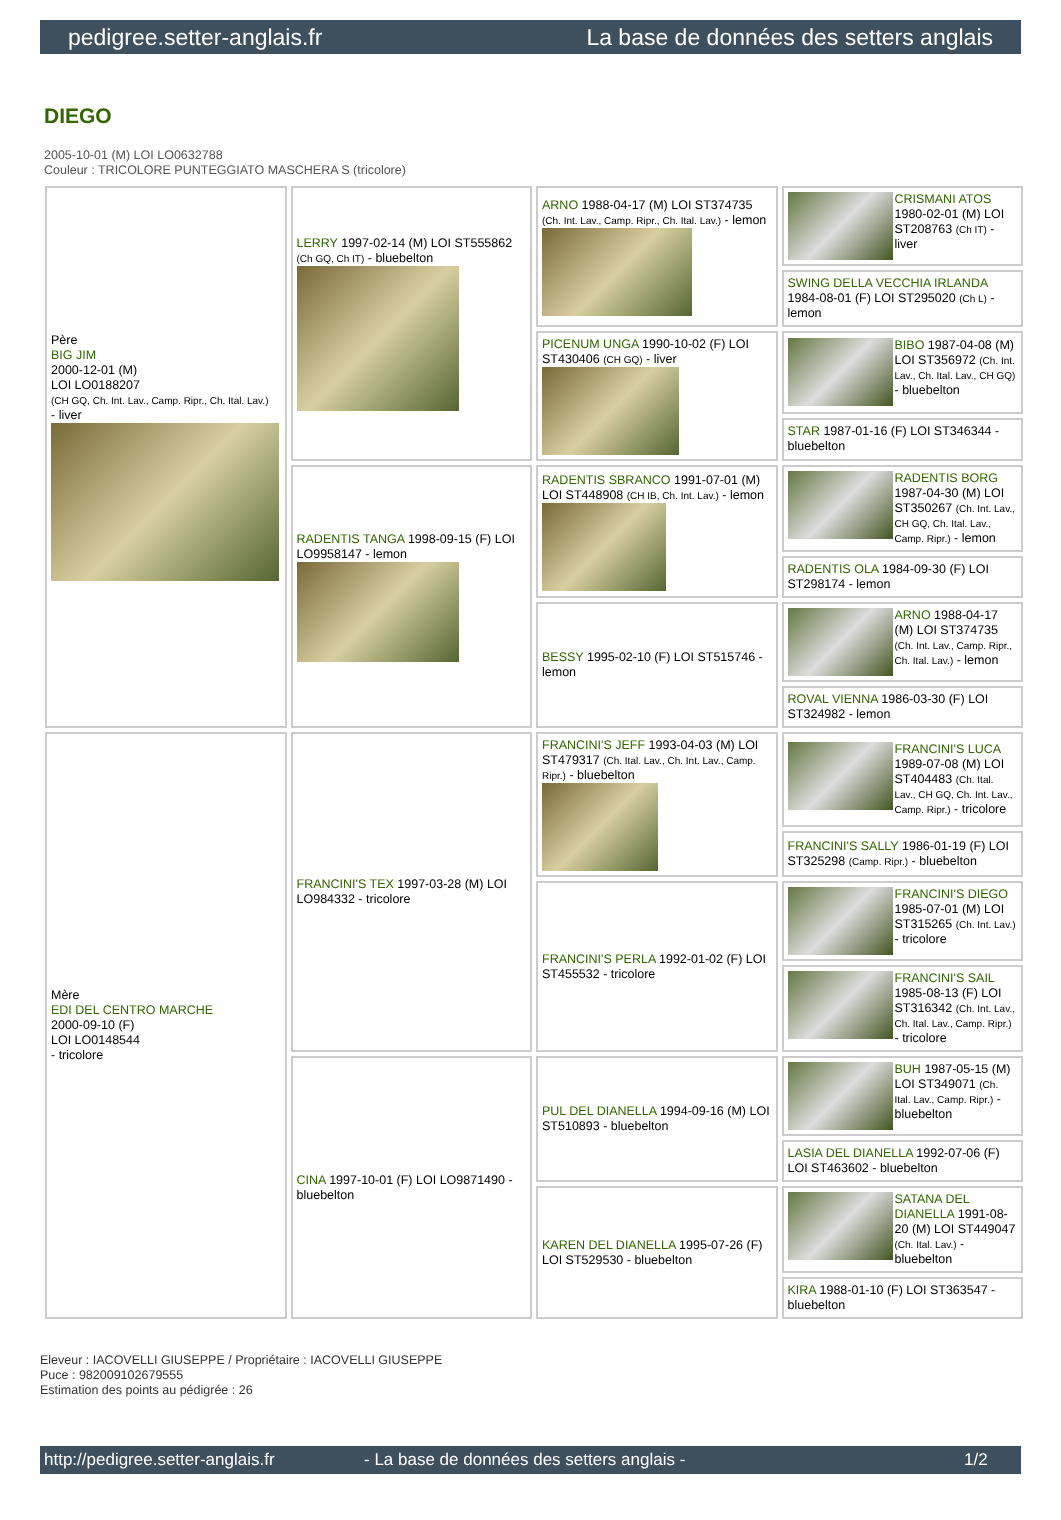pedigree.setter-anglais.fr La base de données des setters anglais
DIEGO
2005-10-01 (M) LOI LO0632788
Couleur : TRICOLORE PUNTEGGIATO MASCHERA S (tricolore)
| Père BIG JIM 2000-12-01 (M) LOI LO0188207 (CH GQ, Ch. Int. Lav., Camp. Ripr., Ch. Ital. Lav.) - liver | LERRY 1997-02-14 (M) LOI ST555862 (Ch GQ, Ch IT) - bluebelton | ARNO 1988-04-17 (M) LOI ST374735 (Ch. Int. Lav., Camp. Ripr., Ch. Ital. Lav.) - lemon | CRISMANI ATOS 1980-02-01 (M) LOI ST208763 (Ch IT) - liver |
| | | | SWING DELLA VECCHIA IRLANDA 1984-08-01 (F) LOI ST295020 (Ch L) - lemon |
| | | PICENUM UNGA 1990-10-02 (F) LOI ST430406 (CH GQ) - liver | BIBO 1987-04-08 (M) LOI ST356972 (Ch. Int. Lav., Ch. Ital. Lav., CH GQ) - bluebelton |
| | | | STAR 1987-01-16 (F) LOI ST346344 - bluebelton |
| | RADENTIS TANGA 1998-09-15 (F) LOI LO9958147 - lemon | RADENTIS SBRANCO 1991-07-01 (M) LOI ST448908 (CH IB, Ch. Int. Lav.) - lemon | RADENTIS BORG 1987-04-30 (M) LOI ST350267 (Ch. Int. Lav., CH GQ, Ch. Ital. Lav., Camp. Ripr.) - lemon |
| | | | RADENTIS OLA 1984-09-30 (F) LOI ST298174 - lemon |
| | | BESSY 1995-02-10 (F) LOI ST515746 - lemon | ARNO 1988-04-17 (M) LOI ST374735 (Ch. Int. Lav., Camp. Ripr., Ch. Ital. Lav.) - lemon |
| | | | ROVAL VIENNA 1986-03-30 (F) LOI ST324982 - lemon |
| Mère EDI DEL CENTRO MARCHE 2000-09-10 (F) LOI LO0148544 - tricolore | FRANCINI'S TEX 1997-03-28 (M) LOI LO984332 - tricolore | FRANCINI'S JEFF 1993-04-03 (M) LOI ST479317 (Ch. Ital. Lav., Ch. Int. Lav., Camp. Ripr.) - bluebelton | FRANCINI'S LUCA 1989-07-08 (M) LOI ST404483 (Ch. Ital. Lav., CH GQ, Ch. Int. Lav., Camp. Ripr.) - tricolore |
| | | | FRANCINI'S SALLY 1986-01-19 (F) LOI ST325298 (Camp. Ripr.) - bluebelton |
| | | FRANCINI'S PERLA 1992-01-02 (F) LOI ST455532 - tricolore | FRANCINI'S DIEGO 1985-07-01 (M) LOI ST315265 (Ch. Int. Lav.) - tricolore |
| | | | FRANCINI'S SAIL 1985-08-13 (F) LOI ST316342 (Ch. Int. Lav., Ch. Ital. Lav., Camp. Ripr.) - tricolore |
| | CINA 1997-10-01 (F) LOI LO9871490 - bluebelton | PUL DEL DIANELLA 1994-09-16 (M) LOI ST510893 - bluebelton | BUH 1987-05-15 (M) LOI ST349071 (Ch. Ital. Lav., Camp. Ripr.) - bluebelton |
| | | | LASIA DEL DIANELLA 1992-07-06 (F) LOI ST463602 - bluebelton |
| | | KAREN DEL DIANELLA 1995-07-26 (F) LOI ST529530 - bluebelton | SATANA DEL DIANELLA 1991-08-20 (M) LOI ST449047 (Ch. Ital. Lav.) - bluebelton |
| | | | KIRA 1988-01-10 (F) LOI ST363547 - bluebelton |
Eleveur : IACOVELLI GIUSEPPE / Propriétaire : IACOVELLI GIUSEPPE
Puce : 982009102679555
Estimation des points au pédigrée : 26
http://pedigree.setter-anglais.fr - La base de données des setters anglais - 1/2